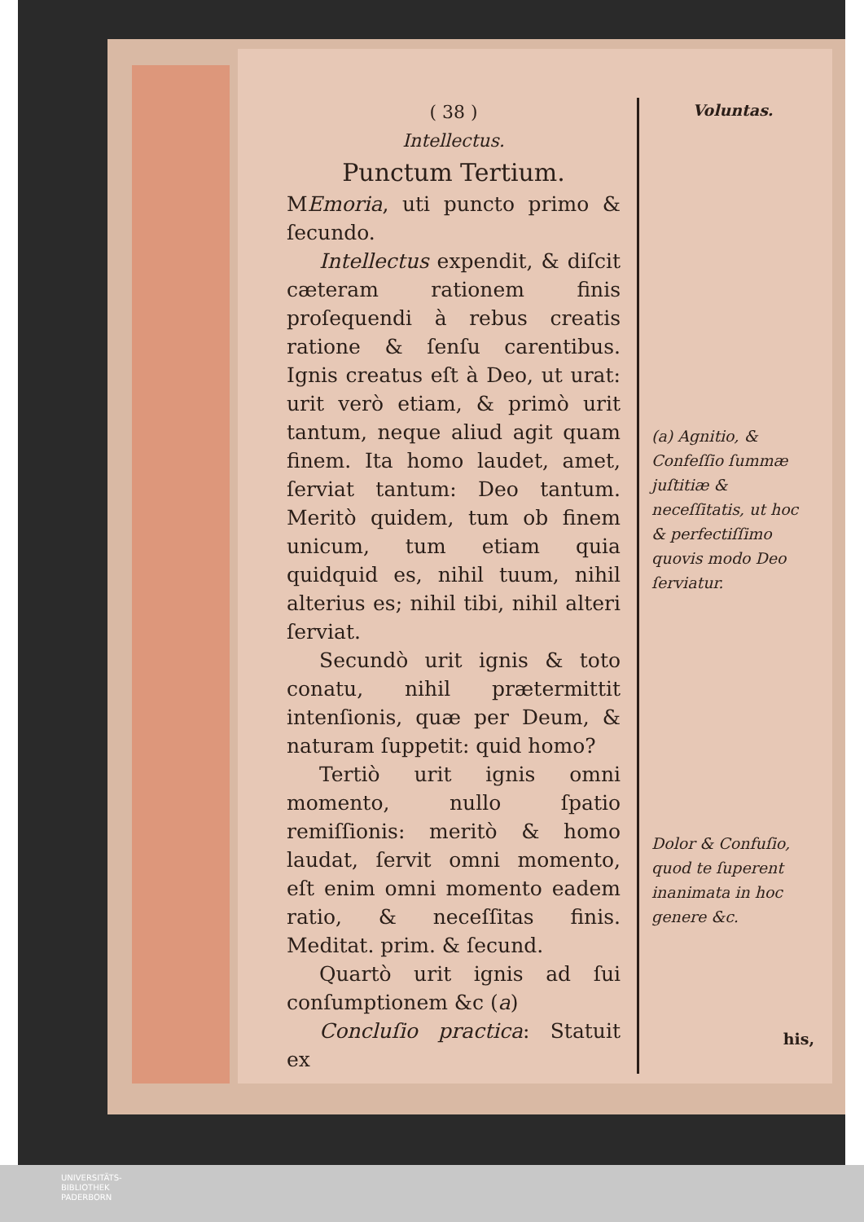( 38 )
Intellectus.
Punctum Tertium.
MEmoria, uti puncto primo & ſecundo.
Intellectus expendit, & diſcit cæteram rationem finis proſequendi à rebus creatis ratione & ſenſu carentibus. Ignis creatus eſt à Deo, ut urat: urit verò etiam, & primò urit tantum, neque aliud agit quam finem. Ita homo laudet, amet, ſerviat tantum: Deo tantum. Meritò quidem, tum ob finem unicum, tum etiam quia quidquid es, nihil tuum, nihil alterius es; nihil tibi, nihil alteri ſerviat.
Secundò urit ignis & toto conatu, nihil prætermittit intenſionis, quæ per Deum, & naturam ſuppetit: quid homo?
Tertiò urit ignis omni momento, nullo ſpatio remiſſionis: meritò & homo laudat, ſervit omni momento, eſt enim omni momento eadem ratio, & neceſſitas finis. Meditat. prim. & ſecund.
Quartò urit ignis ad ſui conſumptionem &c (a)
Concluſio practica: Statuit ex
Voluntas.
(a) Agnitio, & Confeſſio ſummæ juſtitiæ & neceſſitatis, ut hoc & perfectiſſimo quovis modo Deo ſerviatur.
Dolor & Confuſio, quod te ſuperent inanimata in hoc genere &c.
his,
UNIVERSITÄTS-
BIBLIOTHEK
PADERBORN